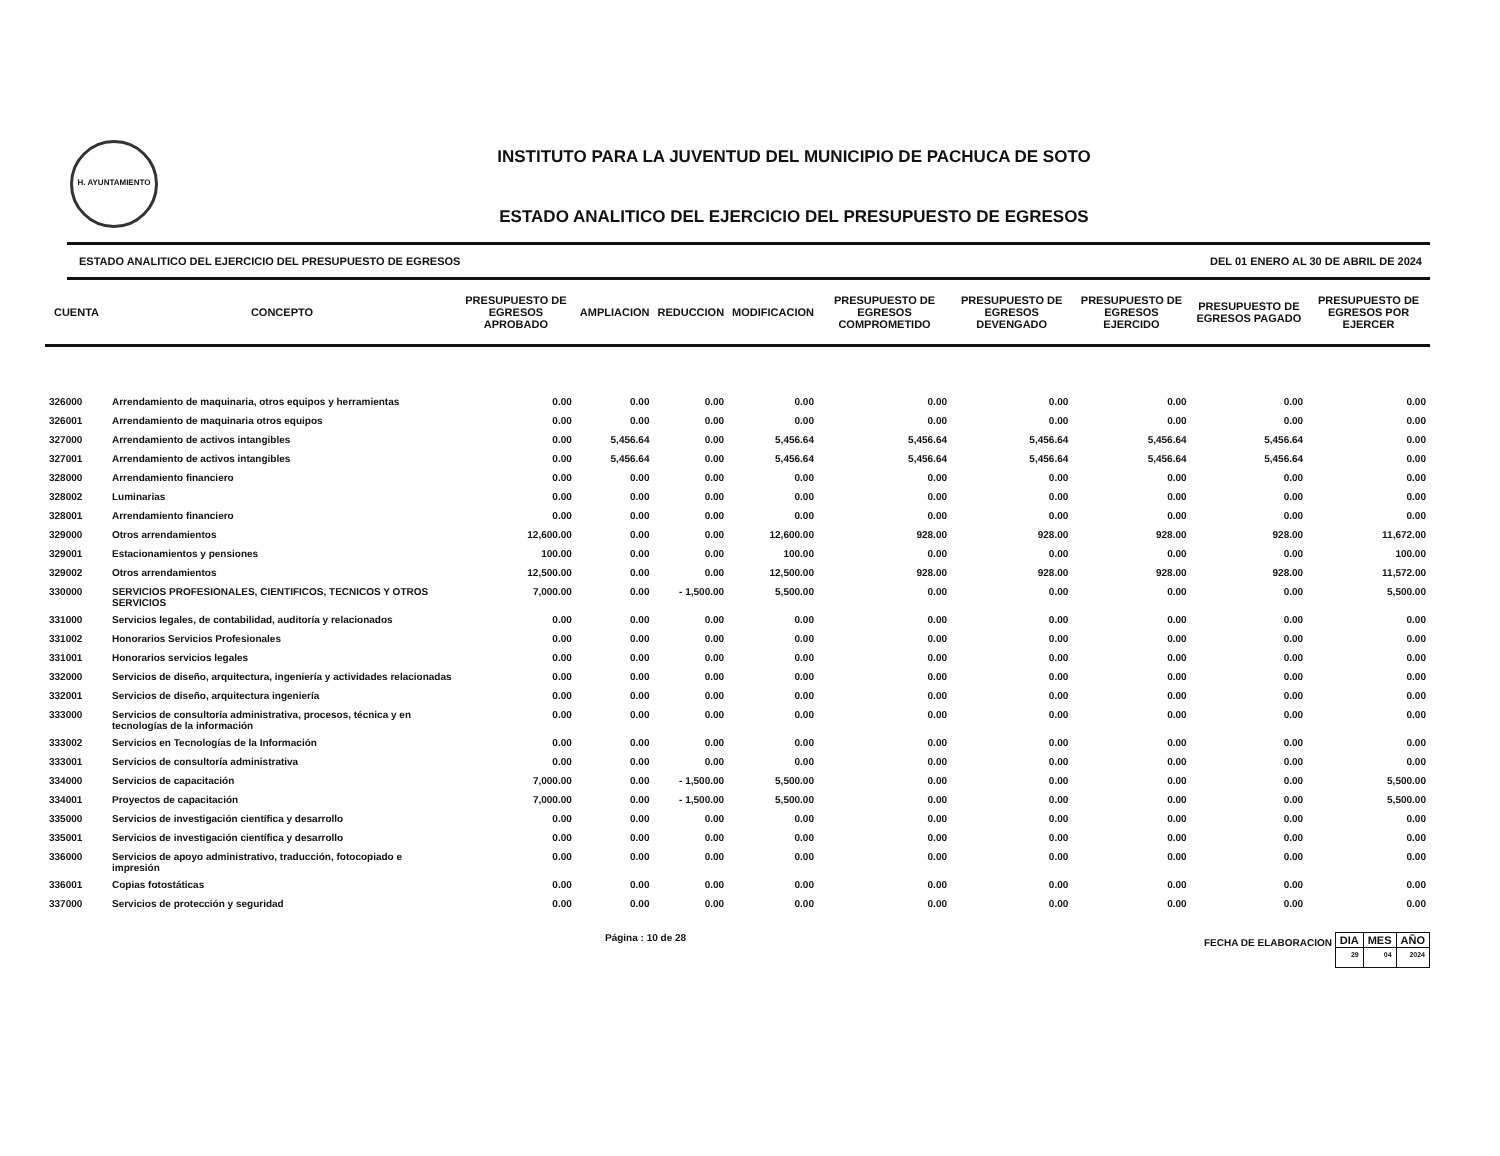H. AYUNTAMIENTO
INSTITUTO PARA LA JUVENTUD DEL MUNICIPIO DE PACHUCA DE SOTO
ESTADO ANALITICO DEL EJERCICIO DEL PRESUPUESTO DE EGRESOS
ESTADO ANALITICO DEL EJERCICIO DEL PRESUPUESTO DE EGRESOS DEL 01 ENERO AL 30 DE ABRIL DE 2024
| CUENTA | CONCEPTO | PRESUPUESTO DE EGRESOS APROBADO | AMPLIACION | REDUCCION | MODIFICACION | PRESUPUESTO DE EGRESOS COMPROMETIDO | PRESUPUESTO DE EGRESOS DEVENGADO | PRESUPUESTO DE EGRESOS EJERCIDO | PRESUPUESTO DE EGRESOS PAGADO | PRESUPUESTO DE EGRESOS POR EJERCER |
| --- | --- | --- | --- | --- | --- | --- | --- | --- | --- | --- |
| 326000 | Arrendamiento de maquinaria, otros equipos y herramientas | 0.00 | 0.00 | 0.00 | 0.00 | 0.00 | 0.00 | 0.00 | 0.00 | 0.00 |
| 326001 | Arrendamiento de maquinaria otros equipos | 0.00 | 0.00 | 0.00 | 0.00 | 0.00 | 0.00 | 0.00 | 0.00 | 0.00 |
| 327000 | Arrendamiento de activos intangibles | 0.00 | 5,456.64 | 0.00 | 5,456.64 | 5,456.64 | 5,456.64 | 5,456.64 | 5,456.64 | 0.00 |
| 327001 | Arrendamiento de activos intangibles | 0.00 | 5,456.64 | 0.00 | 5,456.64 | 5,456.64 | 5,456.64 | 5,456.64 | 5,456.64 | 0.00 |
| 328000 | Arrendamiento financiero | 0.00 | 0.00 | 0.00 | 0.00 | 0.00 | 0.00 | 0.00 | 0.00 | 0.00 |
| 328002 | Luminarias | 0.00 | 0.00 | 0.00 | 0.00 | 0.00 | 0.00 | 0.00 | 0.00 | 0.00 |
| 328001 | Arrendamiento financiero | 0.00 | 0.00 | 0.00 | 0.00 | 0.00 | 0.00 | 0.00 | 0.00 | 0.00 |
| 329000 | Otros arrendamientos | 12,600.00 | 0.00 | 0.00 | 12,600.00 | 928.00 | 928.00 | 928.00 | 928.00 | 11,672.00 |
| 329001 | Estacionamientos y pensiones | 100.00 | 0.00 | 0.00 | 100.00 | 0.00 | 0.00 | 0.00 | 0.00 | 100.00 |
| 329002 | Otros arrendamientos | 12,500.00 | 0.00 | 0.00 | 12,500.00 | 928.00 | 928.00 | 928.00 | 928.00 | 11,572.00 |
| 330000 | SERVICIOS PROFESIONALES, CIENTIFICOS, TECNICOS Y OTROS SERVICIOS | 7,000.00 | 0.00 | - 1,500.00 | 5,500.00 | 0.00 | 0.00 | 0.00 | 0.00 | 5,500.00 |
| 331000 | Servicios legales, de contabilidad, auditoría y relacionados | 0.00 | 0.00 | 0.00 | 0.00 | 0.00 | 0.00 | 0.00 | 0.00 | 0.00 |
| 331002 | Honorarios Servicios Profesionales | 0.00 | 0.00 | 0.00 | 0.00 | 0.00 | 0.00 | 0.00 | 0.00 | 0.00 |
| 331001 | Honorarios servicios legales | 0.00 | 0.00 | 0.00 | 0.00 | 0.00 | 0.00 | 0.00 | 0.00 | 0.00 |
| 332000 | Servicios de diseño, arquitectura, ingeniería y actividades relacionadas | 0.00 | 0.00 | 0.00 | 0.00 | 0.00 | 0.00 | 0.00 | 0.00 | 0.00 |
| 332001 | Servicios de diseño, arquitectura ingeniería | 0.00 | 0.00 | 0.00 | 0.00 | 0.00 | 0.00 | 0.00 | 0.00 | 0.00 |
| 333000 | Servicios de consultoría administrativa, procesos, técnica y en tecnologías de la información | 0.00 | 0.00 | 0.00 | 0.00 | 0.00 | 0.00 | 0.00 | 0.00 | 0.00 |
| 333002 | Servicios en Tecnologías de la Información | 0.00 | 0.00 | 0.00 | 0.00 | 0.00 | 0.00 | 0.00 | 0.00 | 0.00 |
| 333001 | Servicios de consultoría administrativa | 0.00 | 0.00 | 0.00 | 0.00 | 0.00 | 0.00 | 0.00 | 0.00 | 0.00 |
| 334000 | Servicios de capacitación | 7,000.00 | 0.00 | - 1,500.00 | 5,500.00 | 0.00 | 0.00 | 0.00 | 0.00 | 5,500.00 |
| 334001 | Proyectos de capacitación | 7,000.00 | 0.00 | - 1,500.00 | 5,500.00 | 0.00 | 0.00 | 0.00 | 0.00 | 5,500.00 |
| 335000 | Servicios de investigación científica y desarrollo | 0.00 | 0.00 | 0.00 | 0.00 | 0.00 | 0.00 | 0.00 | 0.00 | 0.00 |
| 335001 | Servicios de investigación científica y desarrollo | 0.00 | 0.00 | 0.00 | 0.00 | 0.00 | 0.00 | 0.00 | 0.00 | 0.00 |
| 336000 | Servicios de apoyo administrativo, traducción, fotocopiado e impresión | 0.00 | 0.00 | 0.00 | 0.00 | 0.00 | 0.00 | 0.00 | 0.00 | 0.00 |
| 336001 | Copias fotostáticas | 0.00 | 0.00 | 0.00 | 0.00 | 0.00 | 0.00 | 0.00 | 0.00 | 0.00 |
| 337000 | Servicios de protección y seguridad | 0.00 | 0.00 | 0.00 | 0.00 | 0.00 | 0.00 | 0.00 | 0.00 | 0.00 |
Página : 10 de 28 FECHA DE ELABORACION
| DIA | MES | AÑO |
| --- | --- | --- |
| 29 | 04 | 2024 |